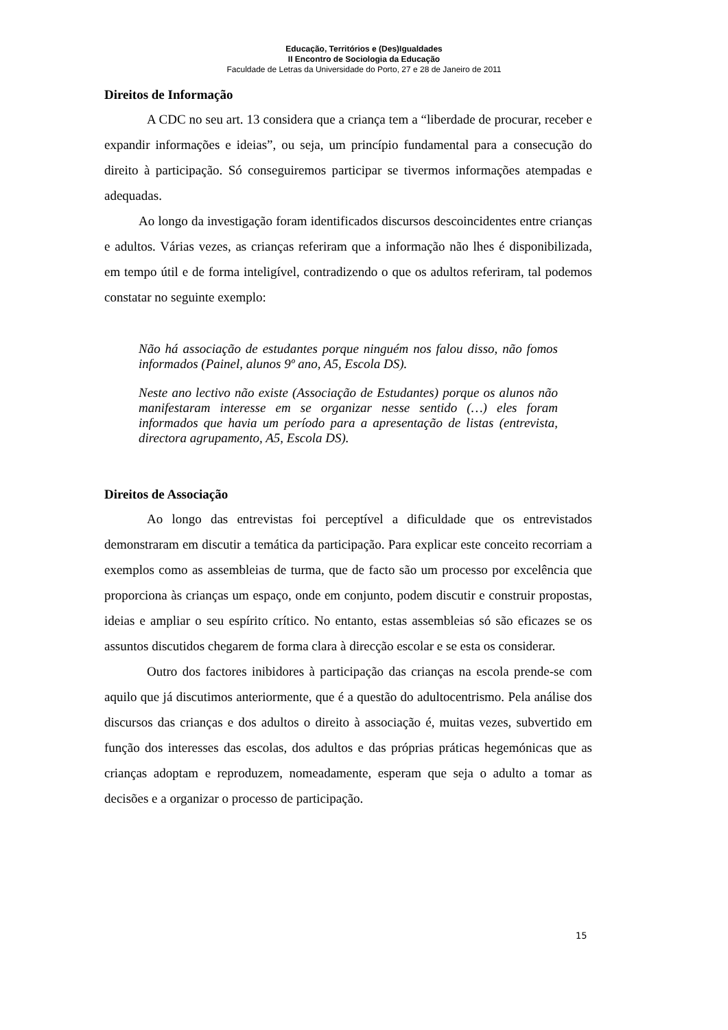Educação, Territórios e (Des)Igualdades
II Encontro de Sociologia da Educação
Faculdade de Letras da Universidade do Porto, 27 e 28 de Janeiro de 2011
Direitos de Informação
A CDC no seu art. 13 considera que a criança tem a “liberdade de procurar, receber e expandir informações e ideias”, ou seja, um princípio fundamental para a consecução do direito à participação. Só conseguiremos participar se tivermos informações atempadas e adequadas.
Ao longo da investigação foram identificados discursos descoincidentes entre crianças e adultos. Várias vezes, as crianças referiram que a informação não lhes é disponibilizada, em tempo útil e de forma inteligível, contradizendo o que os adultos referiram, tal podemos constatar no seguinte exemplo:
Não há associação de estudantes porque ninguém nos falou disso, não fomos informados (Painel, alunos 9º ano, A5, Escola DS).
Neste ano lectivo não existe (Associação de Estudantes) porque os alunos não manifestaram interesse em se organizar nesse sentido (…) eles foram informados que havia um período para a apresentação de listas (entrevista, directora agrupamento, A5, Escola DS).
Direitos de Associação
Ao longo das entrevistas foi perceptível a dificuldade que os entrevistados demonstraram em discutir a temática da participação. Para explicar este conceito recorriam a exemplos como as assembleias de turma, que de facto são um processo por excelência que proporciona às crianças um espaço, onde em conjunto, podem discutir e construir propostas, ideias e ampliar o seu espírito crítico. No entanto, estas assembleias só são eficazes se os assuntos discutidos chegarem de forma clara à direcção escolar e se esta os considerar.
Outro dos factores inibidores à participação das crianças na escola prende-se com aquilo que já discutimos anteriormente, que é a questão do adultocentrismo. Pela análise dos discursos das crianças e dos adultos o direito à associação é, muitas vezes, subvertido em função dos interesses das escolas, dos adultos e das próprias práticas hegemónicas que as crianças adoptam e reproduzem, nomeadamente, esperam que seja o adulto a tomar as decisões e a organizar o processo de participação.
15